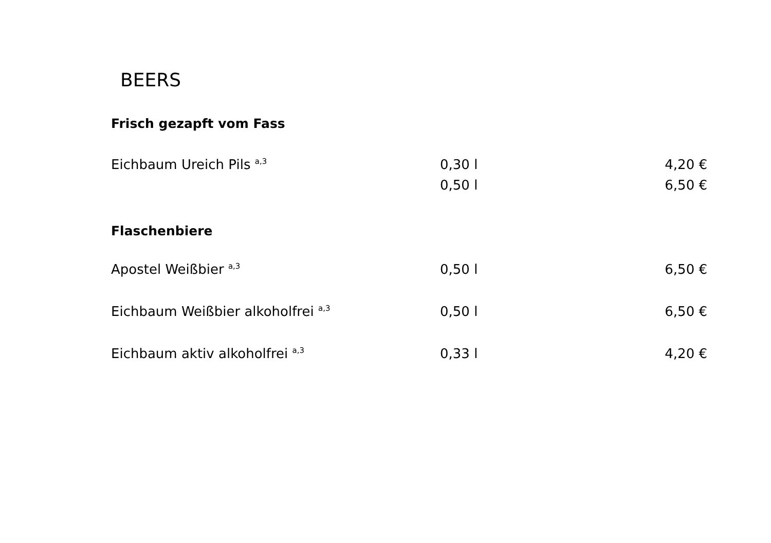BEERS
Frisch gezapft vom Fass
| Eichbaum Ureich Pils <sup>a,3</sup> | 0,30 l | | 4,20 € |
| | 0,50 l | | 6,50 € |
Flaschenbiere
| Apostel Weißbier <sup>a,3</sup> | 0,50 l | | 6,50 € |
| Eichbaum Weißbier alkoholfrei <sup>a,3</sup> | 0,50 l | | 6,50 € |
| Eichbaum aktiv alkoholfrei <sup>a,3</sup> | 0,33 l | | 4,20 € |